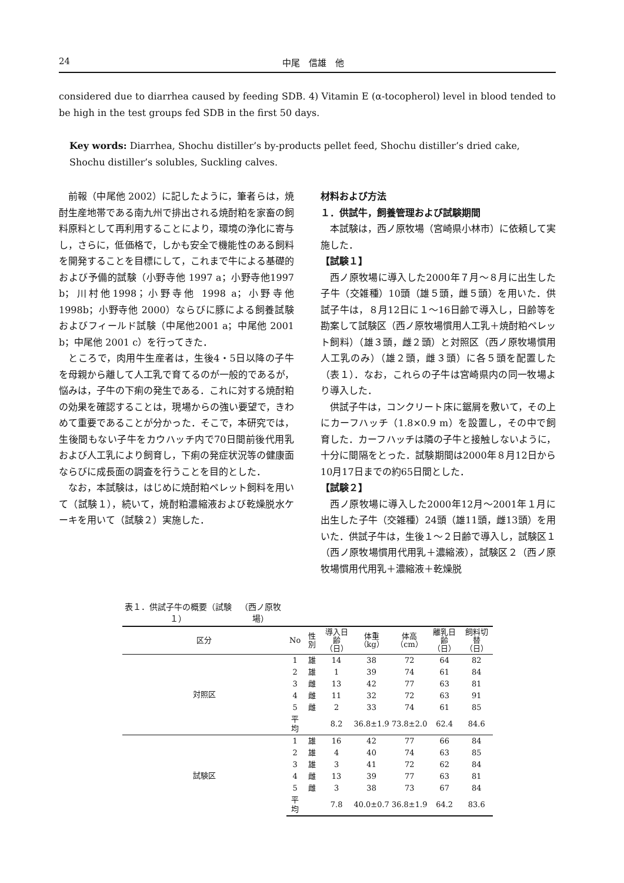24 中尾　信雄　他
considered due to diarrhea caused by feeding SDB. 4) Vitamin E (α-tocopherol) level in blood tended to be high in the test groups fed SDB in the first 50 days.
Key words: Diarrhea, Shochu distiller’s by-products pellet feed, Shochu distiller’s dried cake, Shochu distiller’s solubles, Suckling calves.
前報（中尾他 2002）に記したように，筆者らは，焼酎生産地帯である南九州で排出される焼酎粕を家畜の飼料原料として再利用することにより，環境の浄化に寄与し，さらに，低価格で，しかも安全で機能性のある飼料を開発することを目標にして，これまで牛による基礎的および予備的試験（小野寺他 1997 a；小野寺他1997 b；川村他1998；小野寺他 1998 a；小野寺他 1998b；小野寺他 2000）ならびに豚による飼養試験およびフィールド試験（中尾他2001 a；中尾他 2001 b；中尾他 2001 c）を行ってきた．
ところで，肉用牛生産者は，生後4・5日以降の子牛を母親から離して人工乳で育てるのが一般的であるが，悩みは，子牛の下痢の発生である．これに対する焼酎粕の効果を確認することは，現場からの強い要望で，きわめて重要であることが分かった．そこで，本研究では，生後間もない子牛をカウハッチ内で70日間前後代用乳および人工乳により飼育し，下痢の発症状況等の健康面ならびに成長面の調査を行うことを目的とした．
なお，本試験は，はじめに焼酎粕ペレット飼料を用いて（試験１），続いて，焼酎粕濃縮液および乾燥脱水ケーキを用いて（試験２）実施した．
材料および方法
１．供試牛，飼養管理および試験期間
本試験は，西ノ原牧場（宮崎県小林市）に依頼して実施した．
【試験１】
西ノ原牧場に導入した2000年７月～８月に出生した子牛（交雑種）10頭（雄５頭，雌５頭）を用いた．供試子牛は，８月12日に１～16日齢で導入し，日齢等を勘案して試験区（西ノ原牧場慣用人工乳＋焼酎粕ペレット飼料）（雄３頭，雌２頭）と対照区（西ノ原牧場慣用人工乳のみ）（雄２頭，雌３頭）に各５頭を配置した（表１）．なお，これらの子牛は宮崎県内の同一牧場より導入した．
供試子牛は，コンクリート床に鋸屑を敷いて，その上にカーフハッチ（1.8×0.9 m）を設置し，その中で飼育した．カーフハッチは隣の子牛と接触しないように，十分に間隔をとった．試験期間は2000年８月12日から10月17日までの約65日間とした．
【試験２】
西ノ原牧場に導入した2000年12月～2001年１月に出生した子牛（交雑種）24頭（雄11頭，雌13頭）を用いた．供試子牛は，生後１～２日齢で導入し，試験区１（西ノ原牧場慣用代用乳＋濃縮液），試験区２（西ノ原牧場慣用代用乳＋濃縮液＋乾燥脱
表１．供試子牛の概要（試験１） （西ノ原牧場）
| 区分 | No | 性別 | 導入日齢 （日） | 体重 （kg） | 体高 （cm） | 離乳日齢 （日） | 飼料切替 （日） |
| --- | --- | --- | --- | --- | --- | --- | --- |
| 対照区 | 1 | 雄 | 14 | 38 | 72 | 64 | 82 |
| | 2 | 雄 | 1 | 39 | 74 | 61 | 84 |
| | 3 | 雌 | 13 | 42 | 77 | 63 | 81 |
| | 4 | 雌 | 11 | 32 | 72 | 63 | 91 |
| | 5 | 雌 | 2 | 33 | 74 | 61 | 85 |
| | 平均 | | 8.2 | 36.8±1.9 | 73.8±2.0 | 62.4 | 84.6 |
| 試験区 | 1 | 雄 | 16 | 42 | 77 | 66 | 84 |
| | 2 | 雄 | 4 | 40 | 74 | 63 | 85 |
| | 3 | 雄 | 3 | 41 | 72 | 62 | 84 |
| | 4 | 雌 | 13 | 39 | 77 | 63 | 81 |
| | 5 | 雌 | 3 | 38 | 73 | 67 | 84 |
| | 平均 | | 7.8 | 40.0±0.7 | 36.8±1.9 | 64.2 | 83.6 |